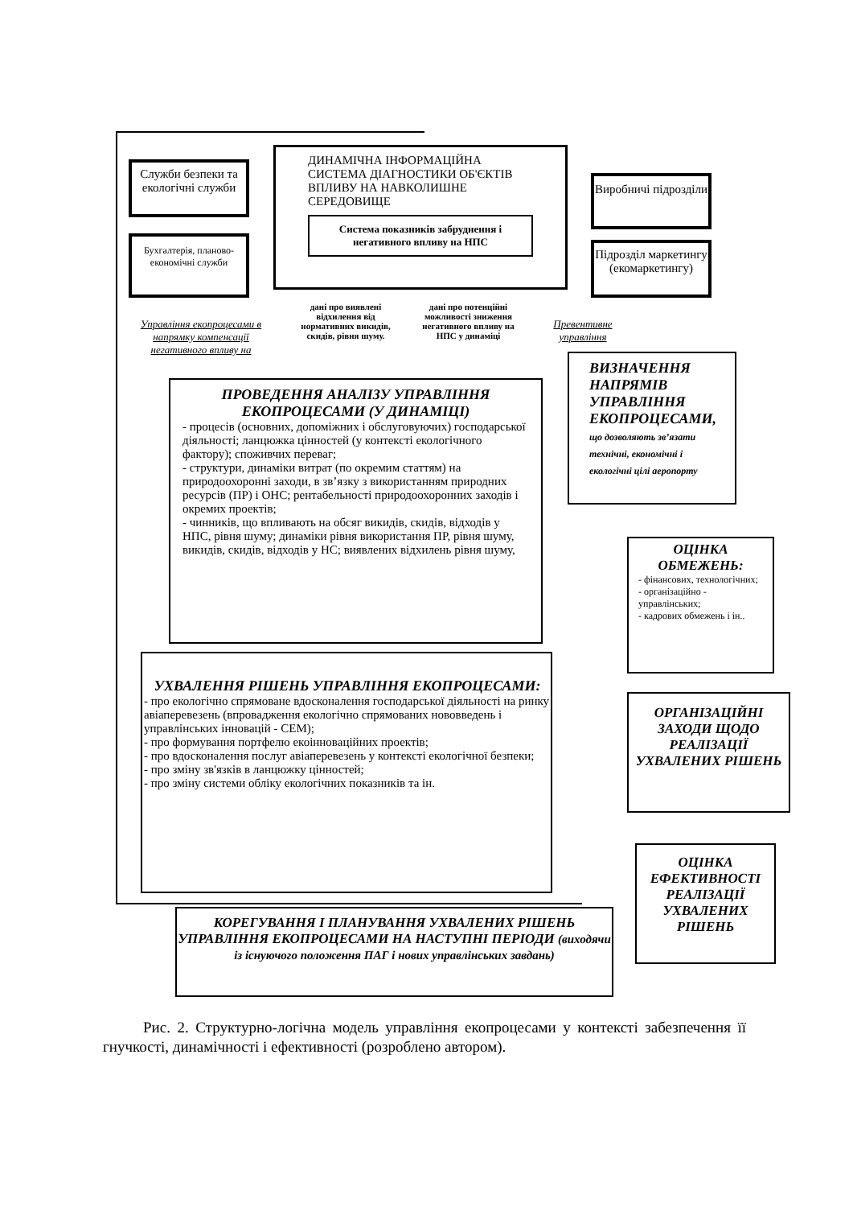ДИНАМІЧНА ІНФОРМАЦІЙНА СИСТЕМА ДІАГНОСТИКИ ОБ'ЄКТІВ ВПЛИВУ НА НАВКОЛИШНЕ СЕРЕДОВИЩЕ
Система показників забруднення і негативного впливу на НПС
Служби безпеки та екологічні служби
Бухгалтерія, планово-економічні служби
Виробничі підрозділи
Підрозділ маркетингу (екомаркетингу)
дані про виявлені відхилення від нормативних викидів, скидів, рівня шуму.
дані про потенційні можливості зниження негативного впливу на НПС у динаміці
Управління екопроцесами в напрямку компенсації негативного впливу на
Превентивне управління
ПРОВЕДЕННЯ АНАЛІЗУ УПРАВЛІННЯ ЕКОПРОЦЕСАМИ (У ДИНАМІЦІ)
- процесів (основних, допоміжних і обслуговуючих) господарської діяльності; ланцюжка цінностей (у контексті екологічного фактору); споживчих переваг;
- структури, динаміки витрат (по окремим статтям) на природоохоронні заходи, в зв’язку з використанням природних ресурсів (ПР) і ОНС; рентабельності природоохоронних заходів і окремих проектів;
- чинників, що впливають на обсяг викидів, скидів, відходів у НПС, рівня шуму; динаміки рівня використання ПР, рівня шуму, викидів, скидів, відходів у НС; виявлених відхилень рівня шуму,
ВИЗНАЧЕННЯ НАПРЯМІВ УПРАВЛІННЯ ЕКОПРОЦЕСАМИ, що дозволяють зв’язати технічні, економічні і екологічні цілі аеропорту
ОЦІНКА ОБМЕЖЕНЬ:
- фінансових, технологічних;
- організаційно - управлінських;
- кадрових обмежень і ін..
УХВАЛЕННЯ РІШЕНЬ УПРАВЛІННЯ ЕКОПРОЦЕСАМИ:
- про екологічно спрямоване вдосконалення господарської діяльності на ринку авіаперевезень (впровадження екологічно спрямованих нововведень і управлінських інновацій - СЕМ);
- про формування портфелю екоінноваційних проектів;
- про вдосконалення послуг авіаперевезень у контексті екологічної безпеки;
- про зміну зв'язків в ланцюжку цінностей;
- про зміну системи обліку екологічних показників та ін.
ОРГАНІЗАЦІЙНІ ЗАХОДИ ЩОДО РЕАЛІЗАЦІЇ УХВАЛЕНИХ РІШЕНЬ
ОЦІНКА ЕФЕКТИВНОСТІ РЕАЛІЗАЦІЇ УХВАЛЕНИХ РІШЕНЬ
КОРЕГУВАННЯ І ПЛАНУВАННЯ УХВАЛЕНИХ РІШЕНЬ УПРАВЛІННЯ ЕКОПРОЦЕСАМИ НА НАСТУПНІ ПЕРІОДИ (виходячи із існуючого положення ПАГ і нових управлінських завдань)
Рис. 2. Структурно-логічна модель управління екопроцесами у контексті забезпечення її гнучкості, динамічності і ефективності (розроблено автором).